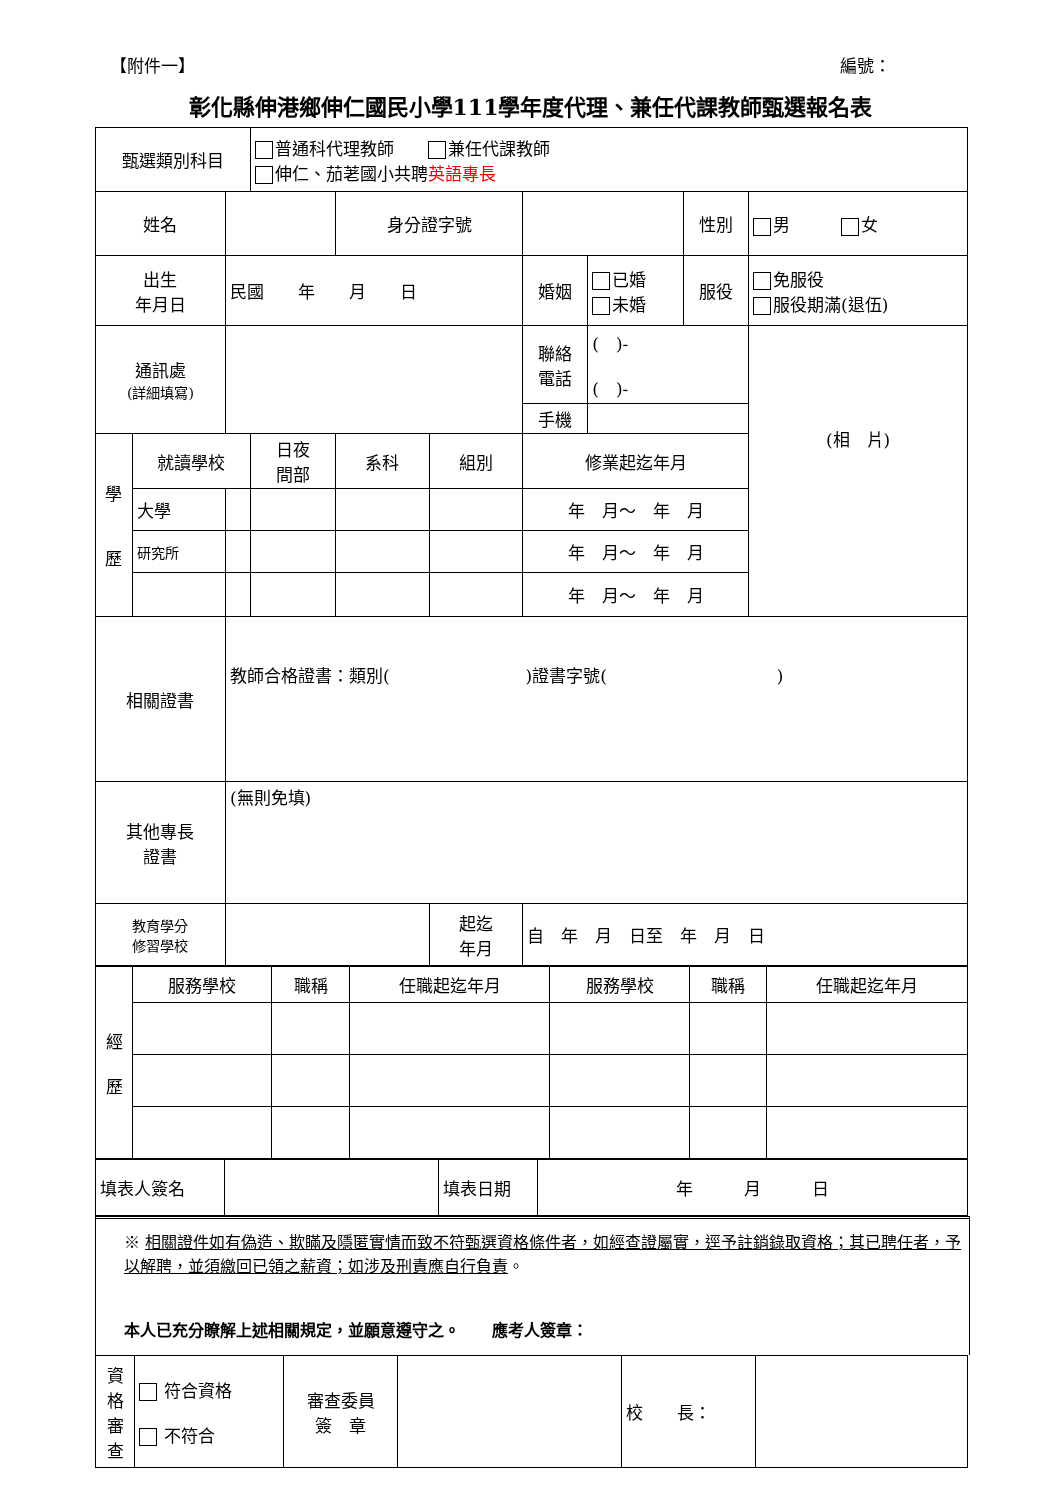【附件一】 編號：
彰化縣伸港鄉伸仁國民小學111學年度代理、兼任代課教師甄選報名表
| 甄選類別科目 | | | 普通科代理教師 兼任代課教師 伸仁、茄荖國小共聘 英語專長 | | | | | | |
| 姓名 | | | | 身分證字號 | | | | 性別 | 男 女 |
| 出生 年月日 | | 民國 年 月 日 | | | | 婚姻 | 已婚 未婚 | 服役 | 免服役 服役期滿(退伍) |
| 通訊處 (詳細填寫) | | | | | | 聯絡 電話 | ( )- ( )- | | (相 片) |
| | | | | | | 手機 | | | |
| 學 歷 | 就讀學校 | | 日夜 間部 | 系科 | 組別 | 修業起迄年月 | | | |
| | 大學 | | | | | 年 月～ 年 月 | | | |
| | 研究所 | | | | | 年 月～ 年 月 | | | |
| | | | | | | 年 月～ 年 月 | | | |
| 相關證書 | | 教師合格證書：類別( )證書字號( ) | | | | | | | |
| 其他專長 證書 | | (無則免填) | | | | | | | |
| 教育學分 修習學校 | | | | | 起迄 年月 | 自 年 月 日至 年 月 日 | | | |
| 經 歷 | 服務學校 | 職稱 | 任職起迄年月 | 服務學校 | 職稱 | 任職起迄年月 |
| 填表人簽名 | | 填表日期 | 年 月 日 |
※ 相關證件如有偽造、欺瞞及隱匿實情而致不符甄選資格條件者，如經查證屬實，逕予註銷錄取資格；其已聘任者，予以解聘，並須繳回已領之薪資；如涉及刑責應自行負責。
本人已充分瞭解上述相關規定，並願意遵守之。　　應考人簽章：
| 資 格 審 查 | 符合資格 不符合 | 審查委員 簽 章 | | 校 長： | |